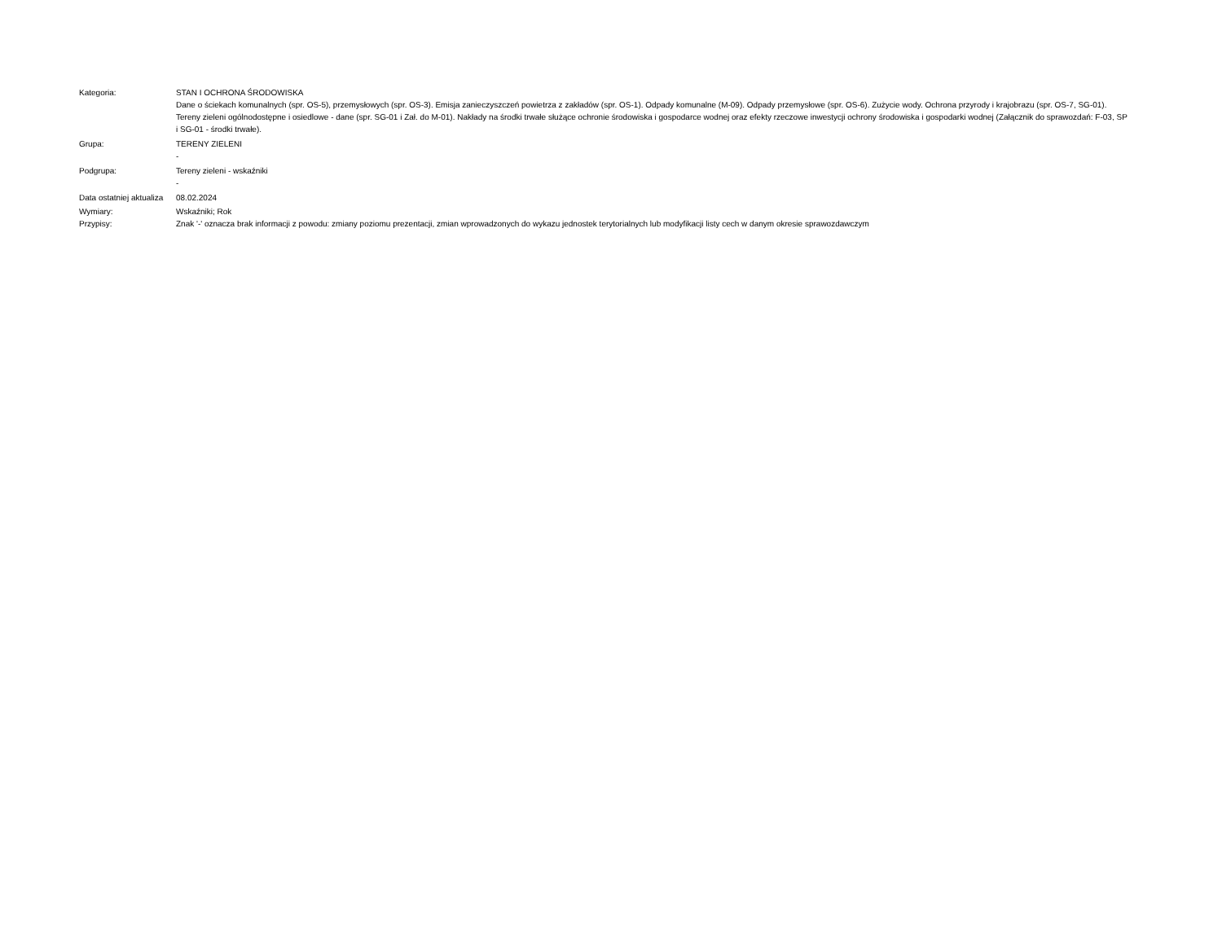| Kategoria: | STAN I OCHRONA ŚRODOWISKA Dane o ściekach komunalnych (spr. OS-5), przemysłowych (spr. OS-3). Emisja zanieczyszczeń powietrza z zakładów (spr. OS-1). Odpady komunalne (M-09). Odpady przemysłowe (spr. OS-6). Zużycie wody. Ochrona przyrody i krajobrazu (spr. OS-7, SG-01). Tereny zieleni ogólnodostępne i osiedlowe - dane (spr. SG-01 i Zał. do M-01). Nakłady na środki trwałe służące ochronie środowiska i gospodarce wodnej oraz efekty rzeczowe inwestycji ochrony środowiska i gospodarki wodnej (Załącznik do sprawozdań: F-03, SP i SG-01 - środki trwałe). |
| Grupa: | TERENY ZIELENI - |
| Podgrupa: | Tereny zieleni - wskaźniki - |
| Data ostatniej aktualiza | 08.02.2024 |
| Wymiary: | Wskaźniki; Rok |
| Przypisy: | Znak '-' oznacza brak informacji z powodu: zmiany poziomu prezentacji, zmian wprowadzonych do wykazu jednostek terytorialnych lub modyfikacji listy cech w danym okresie sprawozdawczym |